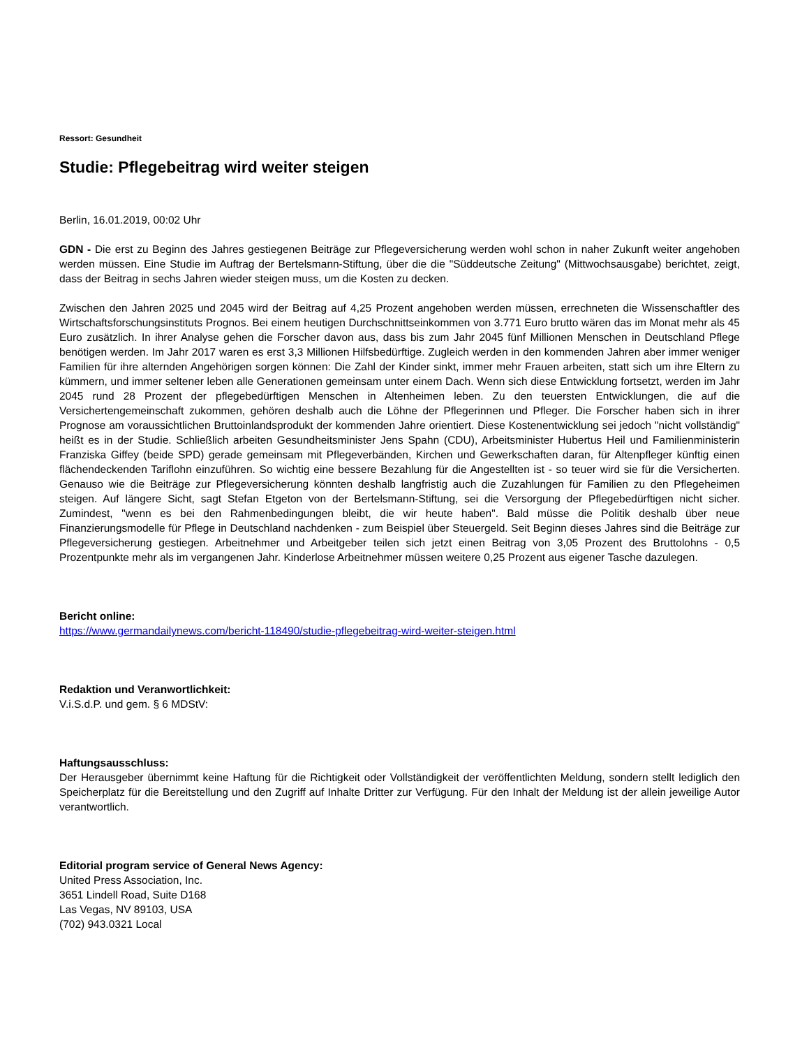Ressort: Gesundheit
Studie: Pflegebeitrag wird weiter steigen
Berlin, 16.01.2019, 00:02 Uhr
GDN - Die erst zu Beginn des Jahres gestiegenen Beiträge zur Pflegeversicherung werden wohl schon in naher Zukunft weiter angehoben werden müssen. Eine Studie im Auftrag der Bertelsmann-Stiftung, über die die "Süddeutsche Zeitung" (Mittwochsausgabe) berichtet, zeigt, dass der Beitrag in sechs Jahren wieder steigen muss, um die Kosten zu decken.
Zwischen den Jahren 2025 und 2045 wird der Beitrag auf 4,25 Prozent angehoben werden müssen, errechneten die Wissenschaftler des Wirtschaftsforschungsinstituts Prognos. Bei einem heutigen Durchschnittseinkommen von 3.771 Euro brutto wären das im Monat mehr als 45 Euro zusätzlich. In ihrer Analyse gehen die Forscher davon aus, dass bis zum Jahr 2045 fünf Millionen Menschen in Deutschland Pflege benötigen werden. Im Jahr 2017 waren es erst 3,3 Millionen Hilfsbedürftige. Zugleich werden in den kommenden Jahren aber immer weniger Familien für ihre alternden Angehörigen sorgen können: Die Zahl der Kinder sinkt, immer mehr Frauen arbeiten, statt sich um ihre Eltern zu kümmern, und immer seltener leben alle Generationen gemeinsam unter einem Dach. Wenn sich diese Entwicklung fortsetzt, werden im Jahr 2045 rund 28 Prozent der pflegebedürftigen Menschen in Altenheimen leben. Zu den teuersten Entwicklungen, die auf die Versichertengemeinschaft zukommen, gehören deshalb auch die Löhne der Pflegerinnen und Pfleger. Die Forscher haben sich in ihrer Prognose am voraussichtlichen Bruttoinlandsprodukt der kommenden Jahre orientiert. Diese Kostenentwicklung sei jedoch "nicht vollständig" heißt es in der Studie. Schließlich arbeiten Gesundheitsminister Jens Spahn (CDU), Arbeitsminister Hubertus Heil und Familienministerin Franziska Giffey (beide SPD) gerade gemeinsam mit Pflegeverbänden, Kirchen und Gewerkschaften daran, für Altenpfleger künftig einen flächendeckenden Tariflohn einzuführen. So wichtig eine bessere Bezahlung für die Angestellten ist - so teuer wird sie für die Versicherten. Genauso wie die Beiträge zur Pflegeversicherung könnten deshalb langfristig auch die Zuzahlungen für Familien zu den Pflegeheimen steigen. Auf längere Sicht, sagt Stefan Etgeton von der Bertelsmann-Stiftung, sei die Versorgung der Pflegebedürftigen nicht sicher. Zumindest, "wenn es bei den Rahmenbedingungen bleibt, die wir heute haben". Bald müsse die Politik deshalb über neue Finanzierungsmodelle für Pflege in Deutschland nachdenken - zum Beispiel über Steuergeld. Seit Beginn dieses Jahres sind die Beiträge zur Pflegeversicherung gestiegen. Arbeitnehmer und Arbeitgeber teilen sich jetzt einen Beitrag von 3,05 Prozent des Bruttolohns - 0,5 Prozentpunkte mehr als im vergangenen Jahr. Kinderlose Arbeitnehmer müssen weitere 0,25 Prozent aus eigener Tasche dazulegen.
Bericht online:
https://www.germandailynews.com/bericht-118490/studie-pflegebeitrag-wird-weiter-steigen.html
Redaktion und Veranwortlichkeit:
V.i.S.d.P. und gem. § 6 MDStV:
Haftungsausschluss:
Der Herausgeber übernimmt keine Haftung für die Richtigkeit oder Vollständigkeit der veröffentlichten Meldung, sondern stellt lediglich den Speicherplatz für die Bereitstellung und den Zugriff auf Inhalte Dritter zur Verfügung. Für den Inhalt der Meldung ist der allein jeweilige Autor verantwortlich.
Editorial program service of General News Agency:
United Press Association, Inc.
3651 Lindell Road, Suite D168
Las Vegas, NV 89103, USA
(702) 943.0321 Local